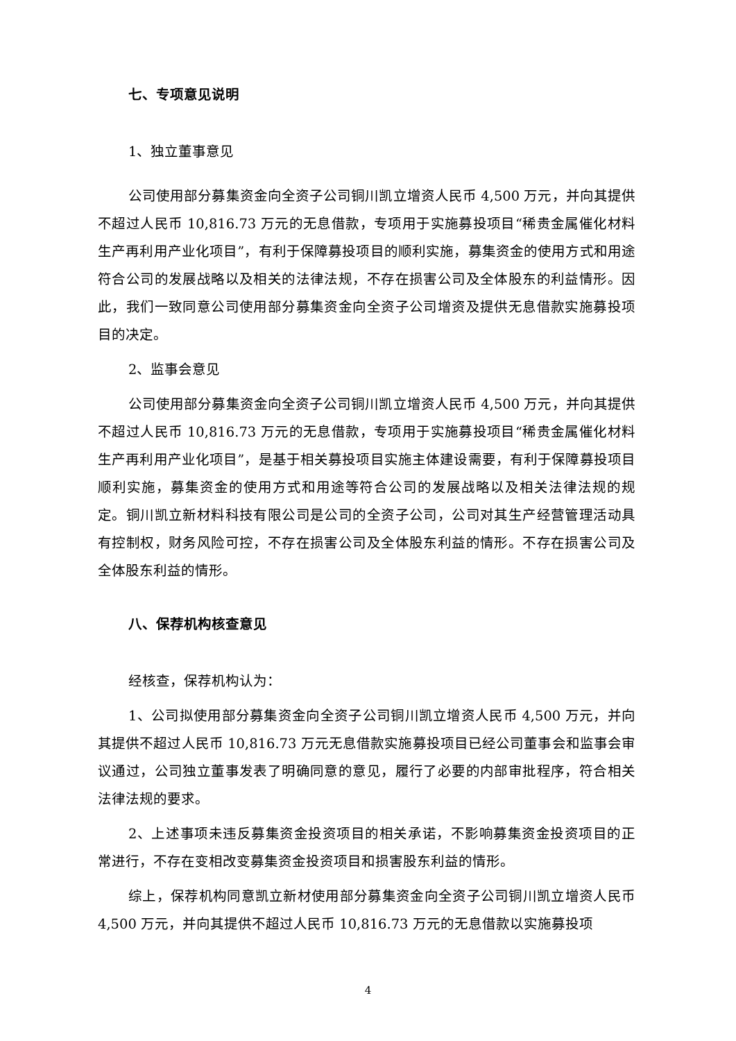七、专项意见说明
1、独立董事意见
公司使用部分募集资金向全资子公司铜川凯立增资人民币 4,500 万元，并向其提供不超过人民币 10,816.73 万元的无息借款，专项用于实施募投项目“稀贵金属催化材料生产再利用产业化项目”，有利于保障募投项目的顺利实施，募集资金的使用方式和用途符合公司的发展战略以及相关的法律法规，不存在损害公司及全体股东的利益情形。因此，我们一致同意公司使用部分募集资金向全资子公司增资及提供无息借款实施募投项目的决定。
2、监事会意见
公司使用部分募集资金向全资子公司铜川凯立增资人民币 4,500 万元，并向其提供不超过人民币 10,816.73 万元的无息借款，专项用于实施募投项目“稀贵金属催化材料生产再利用产业化项目”，是基于相关募投项目实施主体建设需要，有利于保障募投项目顺利实施，募集资金的使用方式和用途等符合公司的发展战略以及相关法律法规的规定。铜川凯立新材料科技有限公司是公司的全资子公司，公司对其生产经营管理活动具有控制权，财务风险可控，不存在损害公司及全体股东利益的情形。不存在损害公司及全体股东利益的情形。
八、保荐机构核查意见
经核查，保荐机构认为：
1、公司拟使用部分募集资金向全资子公司铜川凯立增资人民币 4,500 万元，并向其提供不超过人民币 10,816.73 万元无息借款实施募投项目已经公司董事会和监事会审议通过，公司独立董事发表了明确同意的意见，履行了必要的内部审批程序，符合相关法律法规的要求。
2、上述事项未违反募集资金投资项目的相关承诺，不影响募集资金投资项目的正常进行，不存在变相改变募集资金投资项目和损害股东利益的情形。
综上，保荐机构同意凯立新材使用部分募集资金向全资子公司铜川凯立增资人民币 4,500 万元，并向其提供不超过人民币 10,816.73 万元的无息借款以实施募投项
4